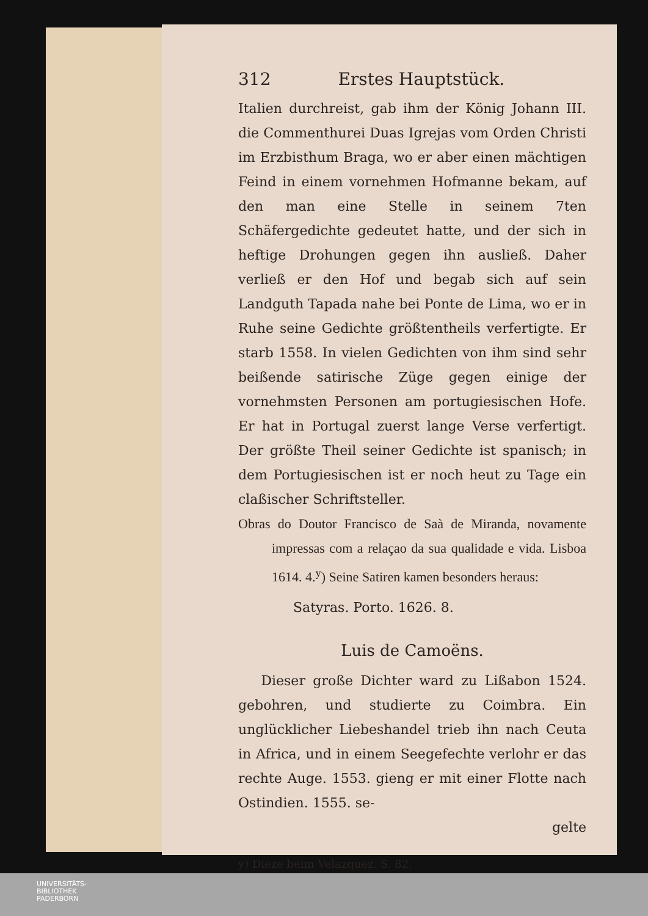312 Erstes Hauptstück.
Italien durchreist, gab ihm der König Johann III. die Commenthurei Duas Igrejas vom Orden Christi im Erzbisthum Braga, wo er aber einen mächtigen Feind in einem vornehmen Hofmanne bekam, auf den man eine Stelle in seinem 7ten Schäfergedichte gedeutet hatte, und der sich in heftige Drohungen gegen ihn ausließ. Daher verließ er den Hof und begab sich auf sein Landguth Tapada nahe bei Ponte de Lima, wo er in Ruhe seine Gedichte größtentheils verfertigte. Er starb 1558. In vielen Gedichten von ihm sind sehr beißende satirische Züge gegen einige der vornehmsten Personen am portugiesischen Hofe. Er hat in Portugal zuerst lange Verse verfertigt. Der größte Theil seiner Gedichte ist spanisch; in dem Portugiesischen ist er noch heut zu Tage ein claßischer Schriftsteller.
Obras do Doutor Francisco de Saà de Miranda, novamente impressas com a relaçao da sua qualidade e vida. Lisboa 1614. 4.<sup>y</sup>) Seine Satiren kamen besonders heraus:
Satyras. Porto. 1626. 8.
Luis de Camoëns.
Dieser große Dichter ward zu Lißabon 1524. gebohren, und studierte zu Coimbra. Ein unglücklicher Liebeshandel trieb ihn nach Ceuta in Africa, und in einem Seegefechte verlohr er das rechte Auge. 1553. gieng er mit einer Flotte nach Ostindien. 1555. se-
gelte
y) Dieze beim Velazquez. S. 82.
UNIVERSITÄTS-
BIBLIOTHEK
PADERBORN